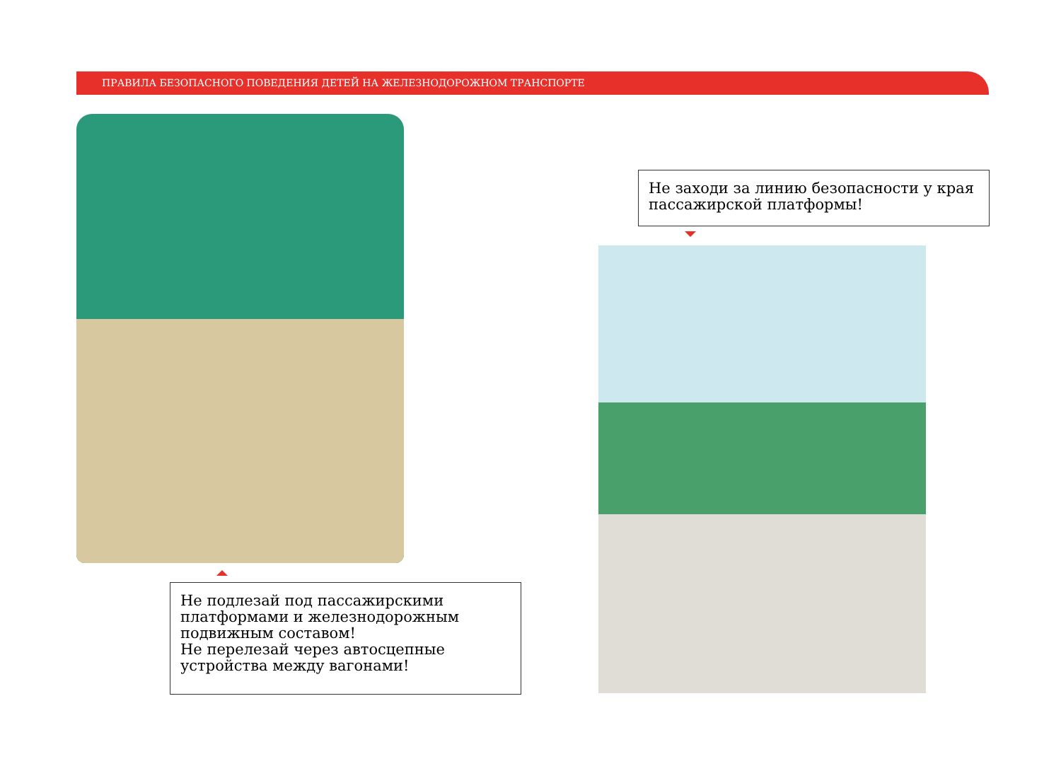ПРАВИЛА БЕЗОПАСНОГО ПОВЕДЕНИЯ ДЕТЕЙ НА ЖЕЛЕЗНОДОРОЖНОМ ТРАНСПОРТЕ
Не заходи за линию безопасности у края пассажирской платформы!
Не подлезай под пассажирскими платформами и железнодорожным подвижным составом!
Не перелезай через автосцепные устройства между вагонами!